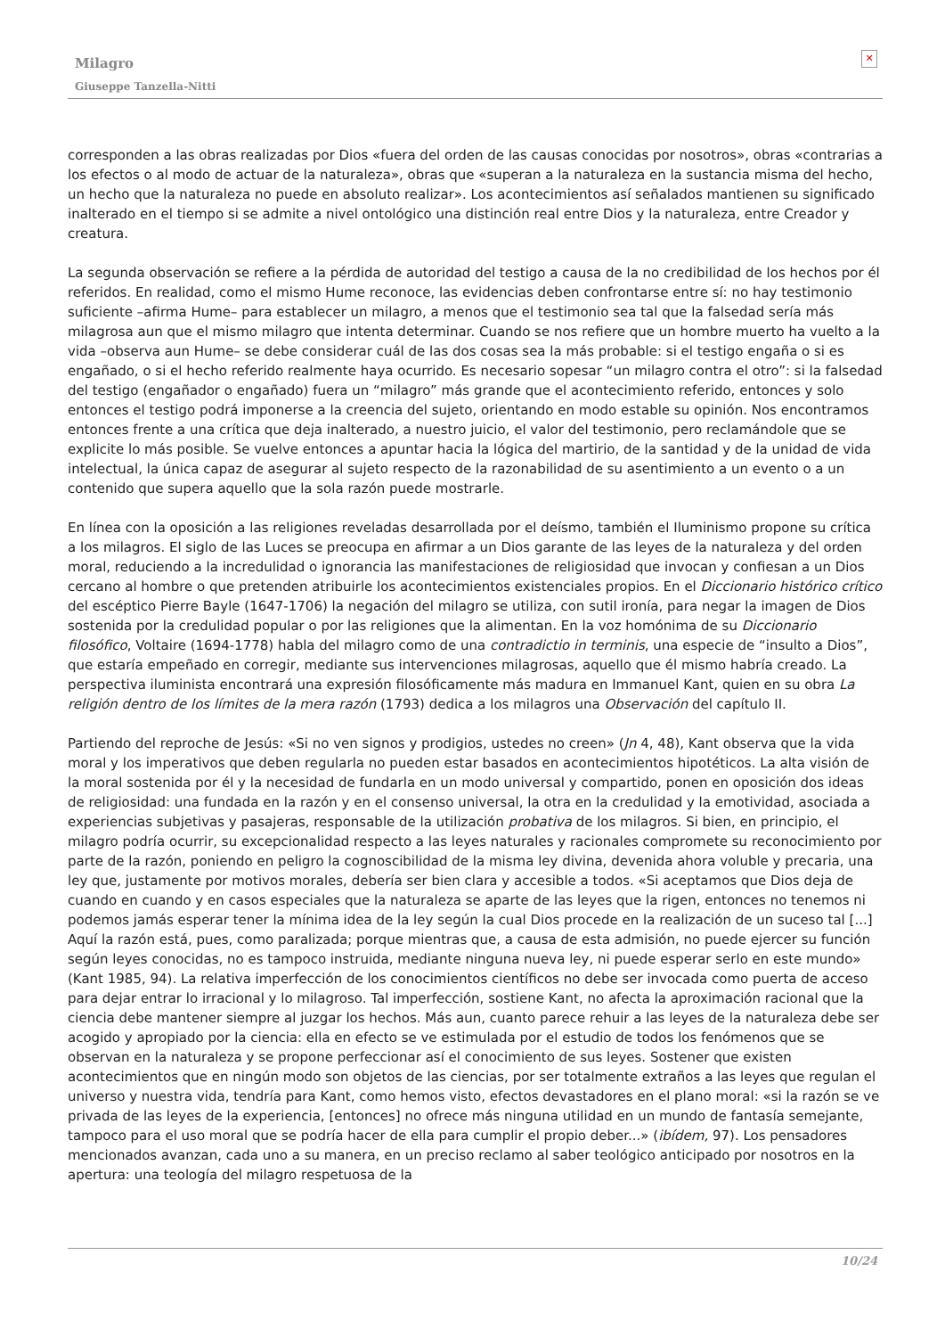Milagro
Giuseppe Tanzella-Nitti
✕
corresponden a las obras realizadas por Dios «fuera del orden de las causas conocidas por nosotros», obras «contrarias a los efectos o al modo de actuar de la naturaleza», obras que «superan a la naturaleza en la sustancia misma del hecho, un hecho que la naturaleza no puede en absoluto realizar». Los acontecimientos así señalados mantienen su significado inalterado en el tiempo si se admite a nivel ontológico una distinción real entre Dios y la naturaleza, entre Creador y creatura.
La segunda observación se refiere a la pérdida de autoridad del testigo a causa de la no credibilidad de los hechos por él referidos. En realidad, como el mismo Hume reconoce, las evidencias deben confrontarse entre sí: no hay testimonio suficiente –afirma Hume– para establecer un milagro, a menos que el testimonio sea tal que la falsedad sería más milagrosa aun que el mismo milagro que intenta determinar. Cuando se nos refiere que un hombre muerto ha vuelto a la vida –observa aun Hume– se debe considerar cuál de las dos cosas sea la más probable: si el testigo engaña o si es engañado, o si el hecho referido realmente haya ocurrido. Es necesario sopesar “un milagro contra el otro”: si la falsedad del testigo (engañador o engañado) fuera un “milagro” más grande que el acontecimiento referido, entonces y solo entonces el testigo podrá imponerse a la creencia del sujeto, orientando en modo estable su opinión. Nos encontramos entonces frente a una crítica que deja inalterado, a nuestro juicio, el valor del testimonio, pero reclamándole que se explicite lo más posible. Se vuelve entonces a apuntar hacia la lógica del martirio, de la santidad y de la unidad de vida intelectual, la única capaz de asegurar al sujeto respecto de la razonabilidad de su asentimiento a un evento o a un contenido que supera aquello que la sola razón puede mostrarle.
En línea con la oposición a las religiones reveladas desarrollada por el deísmo, también el Iluminismo propone su crítica a los milagros. El siglo de las Luces se preocupa en afirmar a un Dios garante de las leyes de la naturaleza y del orden moral, reduciendo a la incredulidad o ignorancia las manifestaciones de religiosidad que invocan y confiesan a un Dios cercano al hombre o que pretenden atribuirle los acontecimientos existenciales propios. En el Diccionario histórico crítico del escéptico Pierre Bayle (1647-1706) la negación del milagro se utiliza, con sutil ironía, para negar la imagen de Dios sostenida por la credulidad popular o por las religiones que la alimentan. En la voz homónima de su Diccionario filosófico, Voltaire (1694-1778) habla del milagro como de una contradictio in terminis, una especie de “insulto a Dios”, que estaría empeñado en corregir, mediante sus intervenciones milagrosas, aquello que él mismo habría creado. La perspectiva iluminista encontrará una expresión filosóficamente más madura en Immanuel Kant, quien en su obra La religión dentro de los límites de la mera razón (1793) dedica a los milagros una Observación del capítulo II.
Partiendo del reproche de Jesús: «Si no ven signos y prodigios, ustedes no creen» (Jn 4, 48), Kant observa que la vida moral y los imperativos que deben regularla no pueden estar basados en acontecimientos hipotéticos. La alta visión de la moral sostenida por él y la necesidad de fundarla en un modo universal y compartido, ponen en oposición dos ideas de religiosidad: una fundada en la razón y en el consenso universal, la otra en la credulidad y la emotividad, asociada a experiencias subjetivas y pasajeras, responsable de la utilización probativa de los milagros. Si bien, en principio, el milagro podría ocurrir, su excepcionalidad respecto a las leyes naturales y racionales compromete su reconocimiento por parte de la razón, poniendo en peligro la cognoscibilidad de la misma ley divina, devenida ahora voluble y precaria, una ley que, justamente por motivos morales, debería ser bien clara y accesible a todos. «Si aceptamos que Dios deja de cuando en cuando y en casos especiales que la naturaleza se aparte de las leyes que la rigen, entonces no tenemos ni podemos jamás esperar tener la mínima idea de la ley según la cual Dios procede en la realización de un suceso tal [...] Aquí la razón está, pues, como paralizada; porque mientras que, a causa de esta admisión, no puede ejercer su función según leyes conocidas, no es tampoco instruida, mediante ninguna nueva ley, ni puede esperar serlo en este mundo» (Kant 1985, 94). La relativa imperfección de los conocimientos científicos no debe ser invocada como puerta de acceso para dejar entrar lo irracional y lo milagroso. Tal imperfección, sostiene Kant, no afecta la aproximación racional que la ciencia debe mantener siempre al juzgar los hechos. Más aun, cuanto parece rehuir a las leyes de la naturaleza debe ser acogido y apropiado por la ciencia: ella en efecto se ve estimulada por el estudio de todos los fenómenos que se observan en la naturaleza y se propone perfeccionar así el conocimiento de sus leyes. Sostener que existen acontecimientos que en ningún modo son objetos de las ciencias, por ser totalmente extraños a las leyes que regulan el universo y nuestra vida, tendría para Kant, como hemos visto, efectos devastadores en el plano moral: «si la razón se ve privada de las leyes de la experiencia, [entonces] no ofrece más ninguna utilidad en un mundo de fantasía semejante, tampoco para el uso moral que se podría hacer de ella para cumplir el propio deber...» (ibídem, 97). Los pensadores mencionados avanzan, cada uno a su manera, en un preciso reclamo al saber teológico anticipado por nosotros en la apertura: una teología del milagro respetuosa de la
10/24